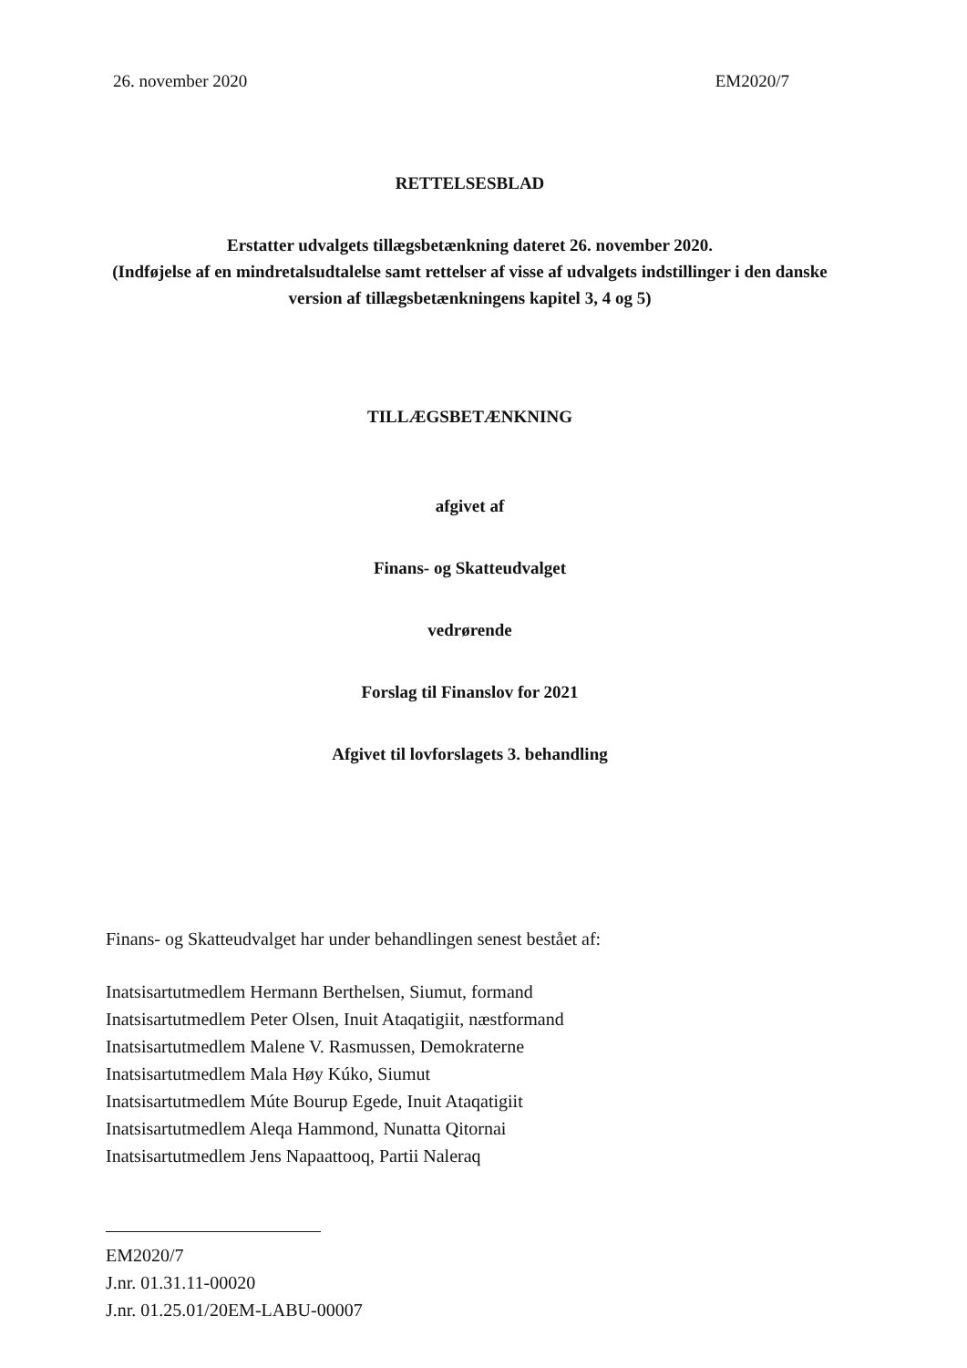26. november 2020 EM2020/7
RETTELSESBLAD
Erstatter udvalgets tillægsbetænkning dateret 26. november 2020.
(Indføjelse af en mindretalsudtalelse samt rettelser af visse af udvalgets indstillinger i den danske version af tillægsbetænkningens kapitel 3, 4 og 5)
TILLÆGSBETÆNKNING
afgivet af
Finans- og Skatteudvalget
vedrørende
Forslag til Finanslov for 2021
Afgivet til lovforslagets 3. behandling
Finans- og Skatteudvalget har under behandlingen senest bestået af:
Inatsisartutmedlem Hermann Berthelsen, Siumut, formand
Inatsisartutmedlem Peter Olsen, Inuit Ataqatigiit, næstformand
Inatsisartutmedlem Malene V. Rasmussen, Demokraterne
Inatsisartutmedlem Mala Høy Kúko, Siumut
Inatsisartutmedlem Múte Bourup Egede, Inuit Ataqatigiit
Inatsisartutmedlem Aleqa Hammond, Nunatta Qitornai
Inatsisartutmedlem Jens Napaattooq, Partii Naleraq
EM2020/7
J.nr. 01.31.11-00020
J.nr. 01.25.01/20EM-LABU-00007